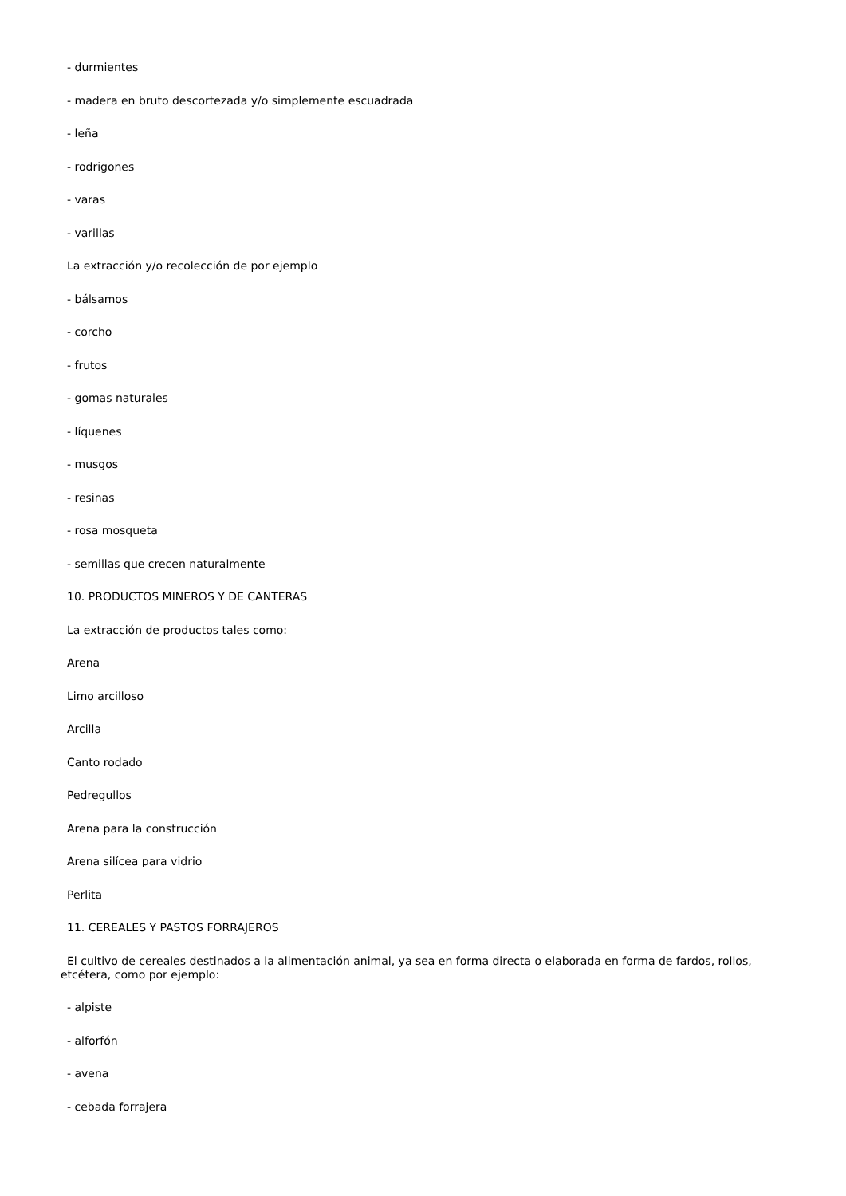- durmientes
- madera en bruto descortezada y/o simplemente escuadrada
- leña
- rodrigones
- varas
- varillas
La extracción y/o recolección de por ejemplo
- bálsamos
- corcho
- frutos
- gomas naturales
- líquenes
- musgos
- resinas
- rosa mosqueta
- semillas que crecen naturalmente
10. PRODUCTOS MINEROS Y DE CANTERAS
La extracción de productos tales como:
Arena
Limo arcilloso
Arcilla
Canto rodado
Pedregullos
Arena para la construcción
Arena silícea para vidrio
Perlita
11. CEREALES Y PASTOS FORRAJEROS
El cultivo de cereales destinados a la alimentación animal, ya sea en forma directa o elaborada en forma de fardos, rollos, etcétera, como por ejemplo:
- alpiste
- alforfón
- avena
- cebada forrajera